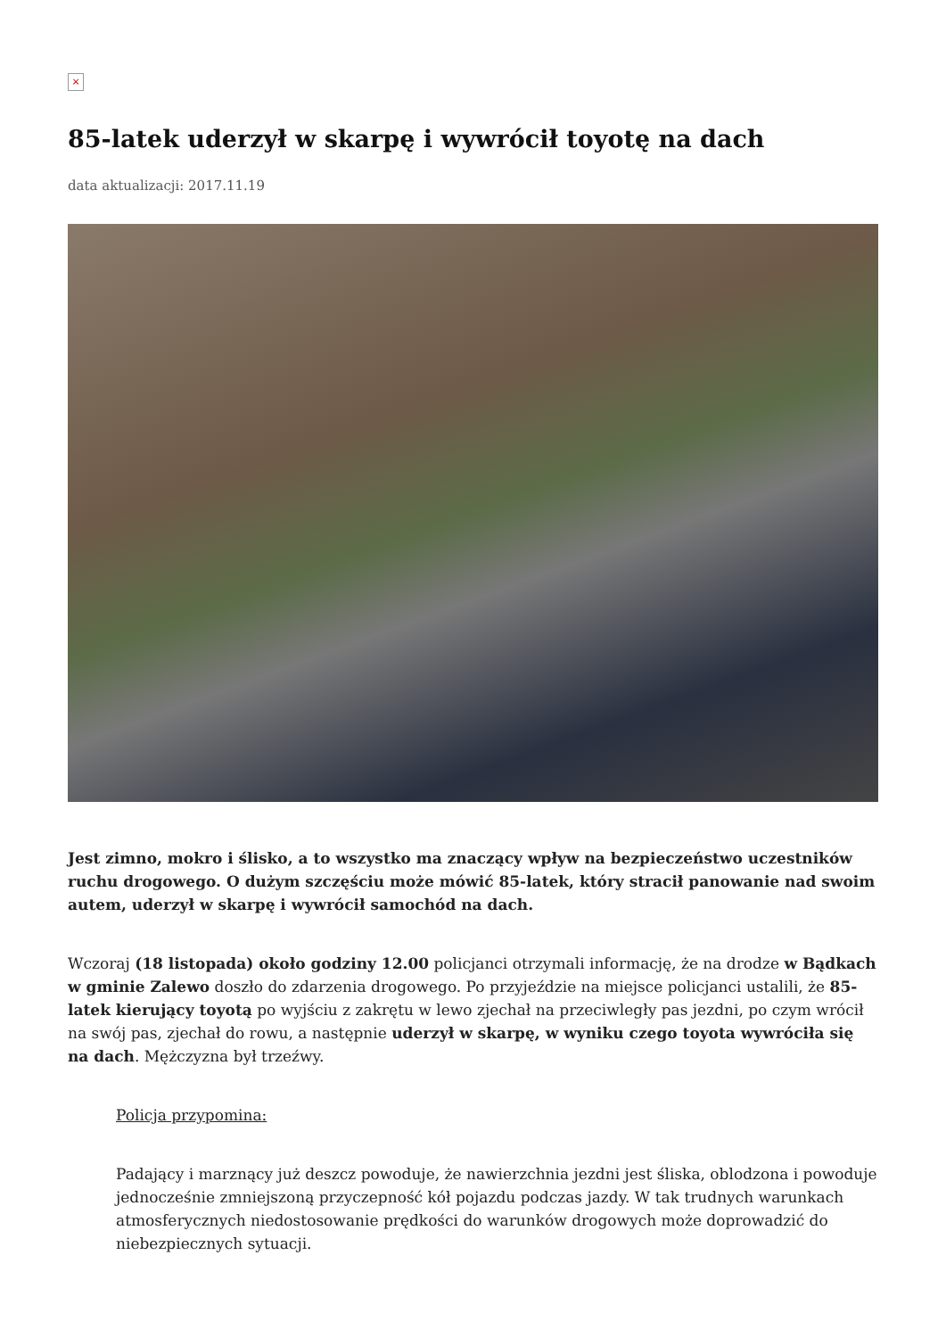×
85-latek uderzył w skarpę i wywrócił toyotę na dach
data aktualizacji: 2017.11.19
Jest zimno, mokro i ślisko, a to wszystko ma znaczący wpływ na bezpieczeństwo uczestników ruchu drogowego. O dużym szczęściu może mówić 85-latek, który stracił panowanie nad swoim autem, uderzył w skarpę i wywrócił samochód na dach.
Wczoraj (18 listopada) około godziny 12.00 policjanci otrzymali informację, że na drodze w Bądkach w gminie Zalewo doszło do zdarzenia drogowego. Po przyjeździe na miejsce policjanci ustalili, że 85-latek kierujący toyotą po wyjściu z zakrętu w lewo zjechał na przeciwległy pas jezdni, po czym wrócił na swój pas, zjechał do rowu, a następnie uderzył w skarpę, w wyniku czego toyota wywróciła się na dach. Mężczyzna był trzeźwy.
Policja przypomina:
Padający i marznący już deszcz powoduje, że nawierzchnia jezdni jest śliska, oblodzona i powoduje jednocześnie zmniejszoną przyczepność kół pojazdu podczas jazdy. W tak trudnych warunkach atmosferycznych niedostosowanie prędkości do warunków drogowych może doprowadzić do niebezpiecznych sytuacji.